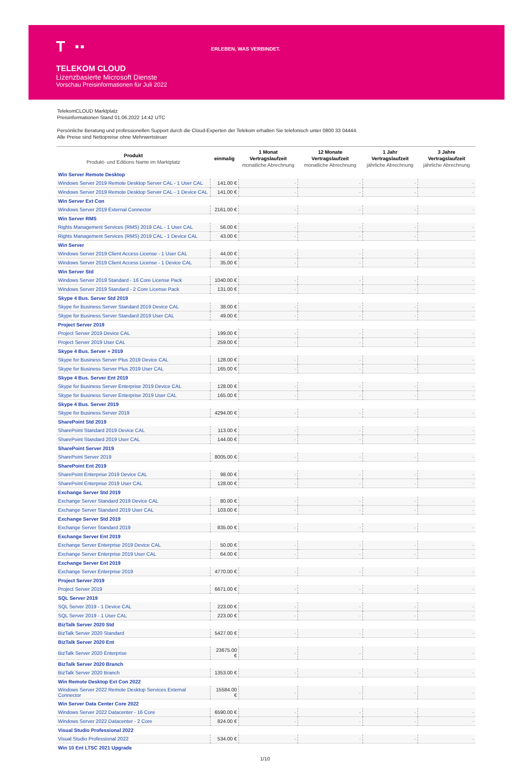T ■ ■
ERLEBEN, WAS VERBINDET.
TELEKOM CLOUD
Lizenzbasierte Microsoft Dienste
Vorschau Preisinformationen für Juli 2022
TelekomCLOUD Marktplatz
Preisinformationen Stand 01.06.2022 14:42 UTC
Persönliche Beratung und professionellen Support durch die Cloud-Experten der Telekom erhalten Sie telefonisch unter 0800 33 04444.
Alle Preise sind Nettopreise ohne Mehrwertsteuer
| Produkt Produkt- und Editions Name im Marktplatz | einmalig | 1 Monat Vertragslaufzeit monatliche Abrechnung | 12 Monate Vertragslaufzeit monatliche Abrechnung | 1 Jahr Vertragslaufzeit jährliche Abrechnung | 3 Jahre Vertragslaufzeit jährliche Abrechnung |
| --- | --- | --- | --- | --- | --- |
| Win Server Remote Desktop | | | | | |
| Windows Server 2019 Remote Desktop Server CAL - 1 User CAL | 141.00 € | - | - | - | - |
| Windows Server 2019 Remote Desktop Server CAL - 1 Device CAL | 141.00 € | - | - | - | - |
| Win Server Ext Con | | | | | |
| Windows Server 2019 External Connector | 2161.00 € | - | - | - | - |
| Win Server RMS | | | | | |
| Rights Management Services (RMS) 2019 CAL - 1 User CAL | 56.00 € | - | - | - | - |
| Rights Management Services (RMS) 2019 CAL - 1 Device CAL | 43.00 € | - | - | - | - |
| Win Server | | | | | |
| Windows Server 2019 Client Access License - 1 User CAL | 44.00 € | - | - | - | - |
| Windows Server 2019 Client Access License - 1 Device CAL | 35.00 € | - | - | - | - |
| Win Server Std | | | | | |
| Windows Server 2019 Standard - 16 Core License Pack | 1040.00 € | - | - | - | - |
| Windows Server 2019 Standard - 2 Core License Pack | 131.00 € | - | - | - | - |
| Skype 4 Bus. Server Std 2019 | | | | | |
| Skype for Business Server Standard 2019 Device CAL | 38.00 € | - | - | - | - |
| Skype for Business Server Standard 2019 User CAL | 49.00 € | - | - | - | - |
| Project Server 2019 | | | | | |
| Project Server 2019 Device CAL | 199.00 € | - | - | - | - |
| Project Server 2019 User CAL | 259.00 € | - | - | - | - |
| Skype 4 Bus. Server + 2019 | | | | | |
| Skype for Business Server Plus 2019 Device CAL | 128.00 € | - | - | - | - |
| Skype for Business Server Plus 2019 User CAL | 165.00 € | - | - | - | - |
| Skype 4 Bus. Server Ent 2019 | | | | | |
| Skype for Business Server Enterprise 2019 Device CAL | 128.00 € | - | - | - | - |
| Skype for Business Server Enterprise 2019 User CAL | 165.00 € | - | - | - | - |
| Skype 4 Bus. Server 2019 | | | | | |
| Skype for Business Server 2019 | 4294.00 € | - | - | - | - |
| SharePoint Std 2019 | | | | | |
| SharePoint Standard 2019 Device CAL | 113.00 € | - | - | - | - |
| SharePoint Standard 2019 User CAL | 144.00 € | - | - | - | - |
| SharePoint Server 2019 | | | | | |
| SharePoint Server 2019 | 8005.00 € | - | - | - | - |
| SharePoint Ent 2019 | | | | | |
| SharePoint Enterprise 2019 Device CAL | 98.00 € | - | - | - | - |
| SharePoint Enterprise 2019 User CAL | 128.00 € | - | - | - | - |
| Exchange Server Std 2019 | | | | | |
| Exchange Server Standard 2019 Device CAL | 80.00 € | - | - | - | - |
| Exchange Server Standard 2019 User CAL | 103.00 € | - | - | - | - |
| Exchange Server Std 2019 | | | | | |
| Exchange Server Standard 2019 | 835.00 € | - | - | - | - |
| Exchange Server Ent 2019 | | | | | |
| Exchange Server Enterprise 2019 Device CAL | 50.00 € | - | - | - | - |
| Exchange Server Enterprise 2019 User CAL | 64.00 € | - | - | - | - |
| Exchange Server Ent 2019 | | | | | |
| Exchange Server Enterprise 2019 | 4770.00 € | - | - | - | - |
| Project Server 2019 | | | | | |
| Project Server 2019 | 6671.00 € | - | - | - | - |
| SQL Server 2019 | | | | | |
| SQL Server 2019 - 1 Device CAL | 223.00 € | - | - | - | - |
| SQL Server 2019 - 1 User CAL | 223.00 € | - | - | - | - |
| BizTalk Server 2020 Std | | | | | |
| BizTalk Server 2020 Standard | 5427.00 € | - | - | - | - |
| BizTalk Server 2020 Ent | | | | | |
| BizTalk Server 2020 Enterprise | 23675.00 € | - | - | - | - |
| BizTalk Server 2020 Branch | | | | | |
| BizTalk Server 2020 Branch | 1353.00 € | - | - | - | - |
| Win Remote Desktop Ext Con 2022 | | | | | |
| Windows Server 2022 Remote Desktop Services External Connector | 15584.00 € | - | - | - | - |
| Win Server Data Center Core 2022 | | | | | |
| Windows Server 2022 Datacenter - 16 Core | 6590.00 € | - | - | - | - |
| Windows Server 2022 Datacenter - 2 Core | 824.00 € | - | - | - | - |
| Visual Studio Professional 2022 | | | | | |
| Visual Studio Professional 2022 | 534.00 € | - | - | - | - |
| Win 10 Ent LTSC 2021 Upgrade | | | | | |
1/10